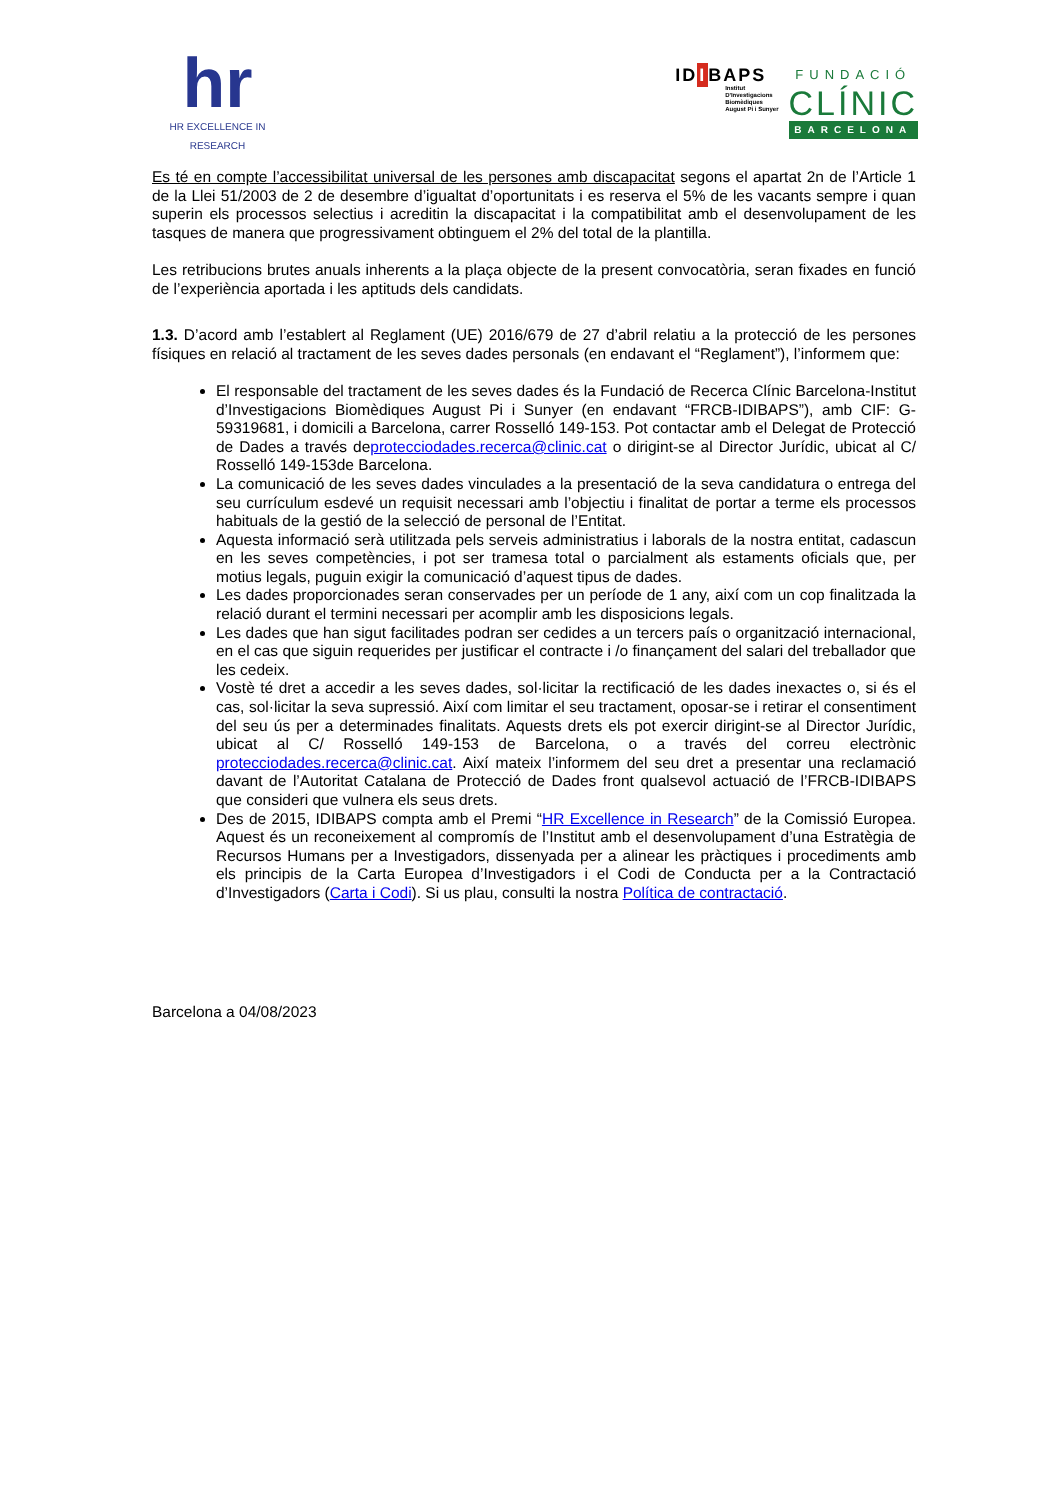hr
HR EXCELLENCE IN RESEARCH
IDIBAPS
Institut
D'Investigacions
Biomèdiques
August Pi i Sunyer
FUNDACIÓ
CLÍNIC
BARCELONA
Es té en compte l’accessibilitat universal de les persones amb discapacitat segons el apartat 2n de l’Article 1 de la Llei 51/2003 de 2 de desembre d’igualtat d’oportunitats i es reserva el 5% de les vacants sempre i quan superin els processos selectius i acreditin la discapacitat i la compatibilitat amb el desenvolupament de les tasques de manera que progressivament obtinguem el 2% del total de la plantilla.
Les retribucions brutes anuals inherents a la plaça objecte de la present convocatòria, seran fixades en funció de l’experiència aportada i les aptituds dels candidats.
1.3. D’acord amb l’establert al Reglament (UE) 2016/679 de 27 d’abril relatiu a la protecció de les persones físiques en relació al tractament de les seves dades personals (en endavant el “Reglament”), l’informem que:
El responsable del tractament de les seves dades és la Fundació de Recerca Clínic Barcelona-Institut d’Investigacions Biomèdiques August Pi i Sunyer (en endavant “FRCB-IDIBAPS”), amb CIF: G-59319681, i domicili a Barcelona, carrer Rosselló 149-153. Pot contactar amb el Delegat de Protecció de Dades a través deprotecciodades.recerca@clinic.cat o dirigint-se al Director Jurídic, ubicat al C/ Rosselló 149-153de Barcelona.
La comunicació de les seves dades vinculades a la presentació de la seva candidatura o entrega del seu currículum esdevé un requisit necessari amb l’objectiu i finalitat de portar a terme els processos habituals de la gestió de la selecció de personal de l’Entitat.
Aquesta informació serà utilitzada pels serveis administratius i laborals de la nostra entitat, cadascun en les seves competències, i pot ser tramesa total o parcialment als estaments oficials que, per motius legals, puguin exigir la comunicació d’aquest tipus de dades.
Les dades proporcionades seran conservades per un període de 1 any, així com un cop finalitzada la relació durant el termini necessari per acomplir amb les disposicions legals.
Les dades que han sigut facilitades podran ser cedides a un tercers país o organització internacional, en el cas que siguin requerides per justificar el contracte i /o finançament del salari del treballador que les cedeix.
Vostè té dret a accedir a les seves dades, sol·licitar la rectificació de les dades inexactes o, si és el cas, sol·licitar la seva supressió. Així com limitar el seu tractament, oposar-se i retirar el consentiment del seu ús per a determinades finalitats. Aquests drets els pot exercir dirigint-se al Director Jurídic, ubicat al C/ Rosselló 149-153 de Barcelona, o a través del correu electrònic protecciodades.recerca@clinic.cat. Així mateix l’informem del seu dret a presentar una reclamació davant de l’Autoritat Catalana de Protecció de Dades front qualsevol actuació de l’FRCB-IDIBAPS que consideri que vulnera els seus drets.
Des de 2015, IDIBAPS compta amb el Premi “HR Excellence in Research” de la Comissió Europea. Aquest és un reconeixement al compromís de l’Institut amb el desenvolupament d’una Estratègia de Recursos Humans per a Investigadors, dissenyada per a alinear les pràctiques i procediments amb els principis de la Carta Europea d’Investigadors i el Codi de Conducta per a la Contractació d’Investigadors (Carta i Codi). Si us plau, consulti la nostra Política de contractació.
Barcelona a 04/08/2023